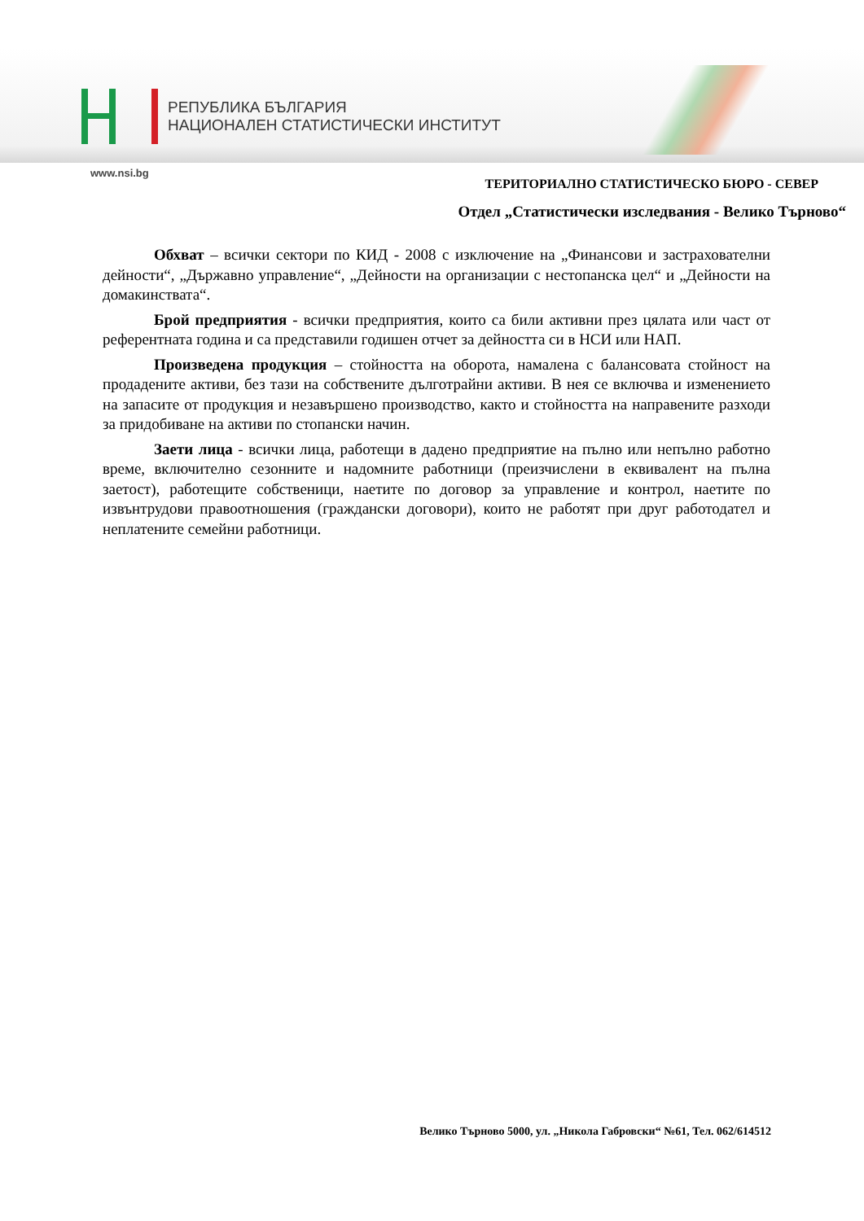РЕПУБЛИКА БЪЛГАРИЯ
НАЦИОНАЛЕН СТАТИСТИЧЕСКИ ИНСТИТУТ
www.nsi.bg
ТЕРИТОРИАЛНО СТАТИСТИЧЕСКО БЮРО - СЕВЕР
Отдел „Статистически изследвания - Велико Търново“
Обхват – всички сектори по КИД - 2008 с изключение на „Финансови и застрахователни дейности“, „Държавно управление“, „Дейности на организации с нестопанска цел“ и „Дейности на домакинствата“.
Брой предприятия - всички предприятия, които са били активни през цялата или част от референтната година и са представили годишен отчет за дейността си в НСИ или НАП.
Произведена продукция – стойността на оборота, намалена с балансовата стойност на продадените активи, без тази на собствените дълготрайни активи. В нея се включва и изменението на запасите от продукция и незавършено производство, както и стойността на направените разходи за придобиване на активи по стопански начин.
Заети лица - всички лица, работещи в дадено предприятие на пълно или непълно работно време, включително сезонните и надомните работници (преизчислени в еквивалент на пълна заетост), работещите собственици, наетите по договор за управление и контрол, наетите по извънтрудови правоотношения (граждански договори), които не работят при друг работодател и неплатените семейни работници.
Велико Търново 5000, ул. „Никола Габровски“ №61, Тел. 062/614512